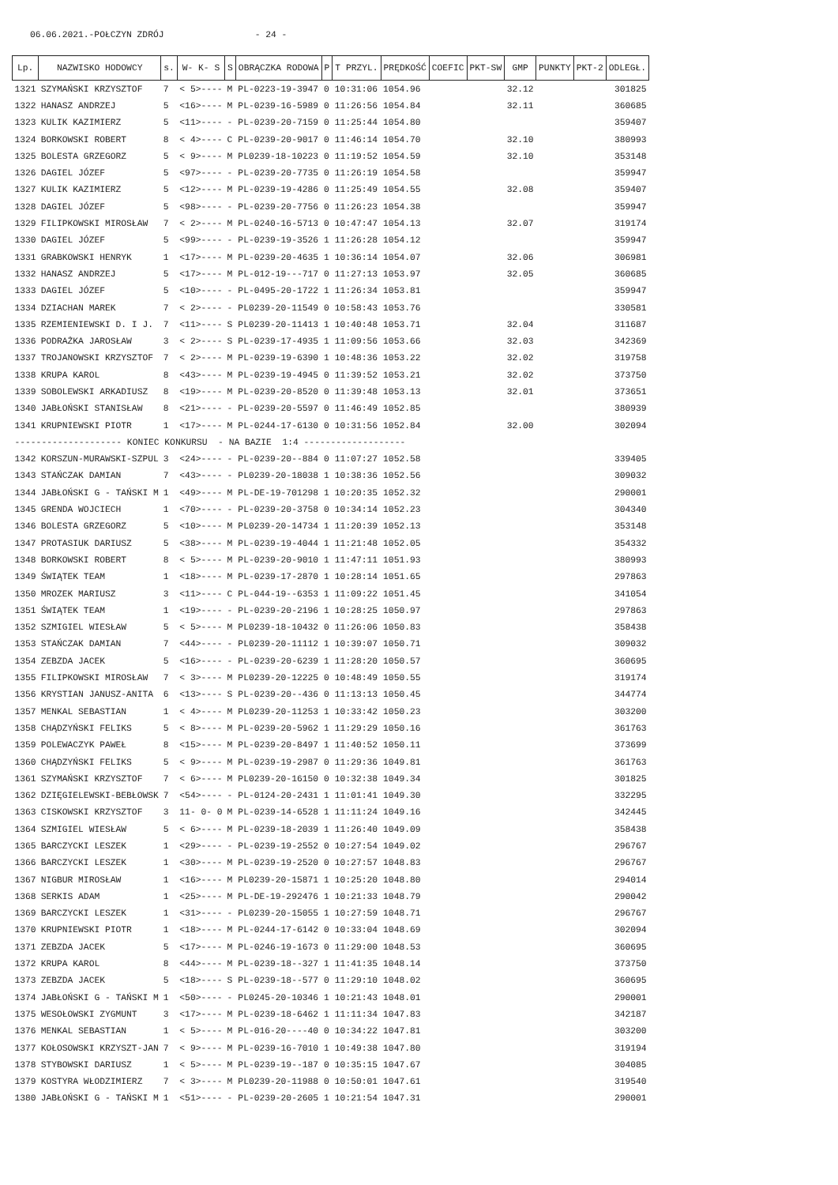06.06.2021.-POŁCZYN ZDRÓJ - 24 -
| Lp. | NAZWISKO HODOWCY | s. | W- K- S | S | OBRĄCZKA RODOWA | P | T PRZYL. | PRĘDKOŚĆ | COEFIC | PKT-SW | GMP | PUNKTY | PKT-2 | ODLEGŁ. |
| --- | --- | --- | --- | --- | --- | --- | --- | --- | --- | --- | --- | --- | --- | --- |
| 1321 | SZYMAŃSKI KRZYSZTOF | 7 | < 5>---- | M | PL-0223-19-3947 | 0 | 10:31:06 | 1054.96 | | | 32.12 | | | 301825 |
| 1322 | HANASZ ANDRZEJ | 5 | <16>---- | M | PL-0239-16-5989 | 0 | 11:26:56 | 1054.84 | | | 32.11 | | | 360685 |
| 1323 | KULIK KAZIMIERZ | 5 | <11>---- | - | PL-0239-20-7159 | 0 | 11:25:44 | 1054.80 | | | | | | 359407 |
| 1324 | BORKOWSKI ROBERT | 8 | < 4>---- | C | PL-0239-20-9017 | 0 | 11:46:14 | 1054.70 | | | 32.10 | | | 380993 |
| 1325 | BOLESTA GRZEGORZ | 5 | < 9>---- | M | PL0239-18-10223 | 0 | 11:19:52 | 1054.59 | | | 32.10 | | | 353148 |
| 1326 | DAGIEL JÓZEF | 5 | <97>---- | - | PL-0239-20-7735 | 0 | 11:26:19 | 1054.58 | | | | | | 359947 |
| 1327 | KULIK KAZIMIERZ | 5 | <12>---- | M | PL-0239-19-4286 | 0 | 11:25:49 | 1054.55 | | | 32.08 | | | 359407 |
| 1328 | DAGIEL JÓZEF | 5 | <98>---- | - | PL-0239-20-7756 | 0 | 11:26:23 | 1054.38 | | | | | | 359947 |
| 1329 | FILIPKOWSKI MIROSŁAW | 7 | < 2>---- | M | PL-0240-16-5713 | 0 | 10:47:47 | 1054.13 | | | 32.07 | | | 319174 |
| 1330 | DAGIEL JÓZEF | 5 | <99>---- | - | PL-0239-19-3526 | 1 | 11:26:28 | 1054.12 | | | | | | 359947 |
| 1331 | GRABKOWSKI HENRYK | 1 | <17>---- | M | PL-0239-20-4635 | 1 | 10:36:14 | 1054.07 | | | 32.06 | | | 306981 |
| 1332 | HANASZ ANDRZEJ | 5 | <17>---- | M | PL-012-19---717 | 0 | 11:27:13 | 1053.97 | | | 32.05 | | | 360685 |
| 1333 | DAGIEL JÓZEF | 5 | <10>---- | - | PL-0495-20-1722 | 1 | 11:26:34 | 1053.81 | | | | | | 359947 |
| 1334 | DZIACHAN MAREK | 7 | < 2>---- | - | PL0239-20-11549 | 0 | 10:58:43 | 1053.76 | | | | | | 330581 |
| 1335 | RZEMIENIEWSKI D. I J. | 7 | <11>---- | S | PL0239-20-11413 | 1 | 10:40:48 | 1053.71 | | | 32.04 | | | 311687 |
| 1336 | PODRAŻKA JAROSŁAW | 3 | < 2>---- | S | PL-0239-17-4935 | 1 | 11:09:56 | 1053.66 | | | 32.03 | | | 342369 |
| 1337 | TROJANOWSKI KRZYSZTOF | 7 | < 2>---- | M | PL-0239-19-6390 | 1 | 10:48:36 | 1053.22 | | | 32.02 | | | 319758 |
| 1338 | KRUPA KAROL | 8 | <43>---- | M | PL-0239-19-4945 | 0 | 11:39:52 | 1053.21 | | | 32.02 | | | 373750 |
| 1339 | SOBOLEWSKI ARKADIUSZ | 8 | <19>---- | M | PL-0239-20-8520 | 0 | 11:39:48 | 1053.13 | | | 32.01 | | | 373651 |
| 1340 | JABŁOŃSKI STANISŁAW | 8 | <21>---- | - | PL-0239-20-5597 | 0 | 11:46:49 | 1052.85 | | | | | | 380939 |
| 1341 | KRUPNIEWSKI PIOTR | 1 | <17>---- | M | PL-0244-17-6130 | 0 | 10:31:56 | 1052.84 | | | 32.00 | | | 302094 |
| -------------------- KONIEC KONKURSU - NA BAZIE 1:4 ------------------- | | | | | | | | | | | | | | |
| 1342 | KORSZUN-MURAWSKI-SZPUL | 3 | <24>---- | - | PL-0239-20--884 | 0 | 11:07:27 | 1052.58 | | | | | | 339405 |
| 1343 | STAŃCZAK DAMIAN | 7 | <43>---- | - | PL0239-20-18038 | 1 | 10:38:36 | 1052.56 | | | | | | 309032 |
| 1344 | JABŁOŃSKI G - TAŃSKI M | 1 | <49>---- | M | PL-DE-19-701298 | 1 | 10:20:35 | 1052.32 | | | | | | 290001 |
| 1345 | GRENDA WOJCIECH | 1 | <70>---- | - | PL-0239-20-3758 | 0 | 10:34:14 | 1052.23 | | | | | | 304340 |
| 1346 | BOLESTA GRZEGORZ | 5 | <10>---- | M | PL0239-20-14734 | 1 | 11:20:39 | 1052.13 | | | | | | 353148 |
| 1347 | PROTASIUK DARIUSZ | 5 | <38>---- | M | PL-0239-19-4044 | 1 | 11:21:48 | 1052.05 | | | | | | 354332 |
| 1348 | BORKOWSKI ROBERT | 8 | < 5>---- | M | PL-0239-20-9010 | 1 | 11:47:11 | 1051.93 | | | | | | 380993 |
| 1349 | ŚWIĄTEK TEAM | 1 | <18>---- | M | PL-0239-17-2870 | 1 | 10:28:14 | 1051.65 | | | | | | 297863 |
| 1350 | MROZEK MARIUSZ | 3 | <11>---- | C | PL-044-19--6353 | 1 | 11:09:22 | 1051.45 | | | | | | 341054 |
| 1351 | ŚWIĄTEK TEAM | 1 | <19>---- | - | PL-0239-20-2196 | 1 | 10:28:25 | 1050.97 | | | | | | 297863 |
| 1352 | SZMIGIEL WIESŁAW | 5 | < 5>---- | M | PL0239-18-10432 | 0 | 11:26:06 | 1050.83 | | | | | | 358438 |
| 1353 | STAŃCZAK DAMIAN | 7 | <44>---- | - | PL0239-20-11112 | 1 | 10:39:07 | 1050.71 | | | | | | 309032 |
| 1354 | ZEBZDA JACEK | 5 | <16>---- | - | PL-0239-20-6239 | 1 | 11:28:20 | 1050.57 | | | | | | 360695 |
| 1355 | FILIPKOWSKI MIROSŁAW | 7 | < 3>---- | M | PL0239-20-12225 | 0 | 10:48:49 | 1050.55 | | | | | | 319174 |
| 1356 | KRYSTIAN JANUSZ-ANITA | 6 | <13>---- | S | PL-0239-20--436 | 0 | 11:13:13 | 1050.45 | | | | | | 344774 |
| 1357 | MENKAL SEBASTIAN | 1 | < 4>---- | M | PL0239-20-11253 | 1 | 10:33:42 | 1050.23 | | | | | | 303200 |
| 1358 | CHĄDZYŃSKI FELIKS | 5 | < 8>---- | M | PL-0239-20-5962 | 1 | 11:29:29 | 1050.16 | | | | | | 361763 |
| 1359 | POLEWACZYK PAWEŁ | 8 | <15>---- | M | PL-0239-20-8497 | 1 | 11:40:52 | 1050.11 | | | | | | 373699 |
| 1360 | CHĄDZYŃSKI FELIKS | 5 | < 9>---- | M | PL-0239-19-2987 | 0 | 11:29:36 | 1049.81 | | | | | | 361763 |
| 1361 | SZYMAŃSKI KRZYSZTOF | 7 | < 6>---- | M | PL0239-20-16150 | 0 | 10:32:38 | 1049.34 | | | | | | 301825 |
| 1362 | DZIĘGIELEWSKI-BEBŁOWSK | 7 | <54>---- | - | PL-0124-20-2431 | 1 | 11:01:41 | 1049.30 | | | | | | 332295 |
| 1363 | CISKOWSKI KRZYSZTOF | 3 | 11- 0- 0 | M | PL-0239-14-6528 | 1 | 11:11:24 | 1049.16 | | | | | | 342445 |
| 1364 | SZMIGIEL WIESŁAW | 5 | < 6>---- | M | PL-0239-18-2039 | 1 | 11:26:40 | 1049.09 | | | | | | 358438 |
| 1365 | BARCZYCKI LESZEK | 1 | <29>---- | - | PL-0239-19-2552 | 0 | 10:27:54 | 1049.02 | | | | | | 296767 |
| 1366 | BARCZYCKI LESZEK | 1 | <30>---- | M | PL-0239-19-2520 | 0 | 10:27:57 | 1048.83 | | | | | | 296767 |
| 1367 | NIGBUR MIROSŁAW | 1 | <16>---- | M | PL0239-20-15871 | 1 | 10:25:20 | 1048.80 | | | | | | 294014 |
| 1368 | SERKIS ADAM | 1 | <25>---- | M | PL-DE-19-292476 | 1 | 10:21:33 | 1048.79 | | | | | | 290042 |
| 1369 | BARCZYCKI LESZEK | 1 | <31>---- | - | PL0239-20-15055 | 1 | 10:27:59 | 1048.71 | | | | | | 296767 |
| 1370 | KRUPNIEWSKI PIOTR | 1 | <18>---- | M | PL-0244-17-6142 | 0 | 10:33:04 | 1048.69 | | | | | | 302094 |
| 1371 | ZEBZDA JACEK | 5 | <17>---- | M | PL-0246-19-1673 | 0 | 11:29:00 | 1048.53 | | | | | | 360695 |
| 1372 | KRUPA KAROL | 8 | <44>---- | M | PL-0239-18--327 | 1 | 11:41:35 | 1048.14 | | | | | | 373750 |
| 1373 | ZEBZDA JACEK | 5 | <18>---- | S | PL-0239-18--577 | 0 | 11:29:10 | 1048.02 | | | | | | 360695 |
| 1374 | JABŁOŃSKI G - TAŃSKI M | 1 | <50>---- | - | PL0245-20-10346 | 1 | 10:21:43 | 1048.01 | | | | | | 290001 |
| 1375 | WESOŁOWSKI ZYGMUNT | 3 | <17>---- | M | PL-0239-18-6462 | 1 | 11:11:34 | 1047.83 | | | | | | 342187 |
| 1376 | MENKAL SEBASTIAN | 1 | < 5>---- | M | PL-016-20----40 | 0 | 10:34:22 | 1047.81 | | | | | | 303200 |
| 1377 | KOŁOSOWSKI KRZYSZT-JAN | 7 | < 9>---- | M | PL-0239-16-7010 | 1 | 10:49:38 | 1047.80 | | | | | | 319194 |
| 1378 | STYBOWSKI DARIUSZ | 1 | < 5>---- | M | PL-0239-19--187 | 0 | 10:35:15 | 1047.67 | | | | | | 304085 |
| 1379 | KOSTYRA WŁODZIMIERZ | 7 | < 3>---- | M | PL0239-20-11988 | 0 | 10:50:01 | 1047.61 | | | | | | 319540 |
| 1380 | JABŁOŃSKI G - TAŃSKI M | 1 | <51>---- | - | PL-0239-20-2605 | 1 | 10:21:54 | 1047.31 | | | | | | 290001 |